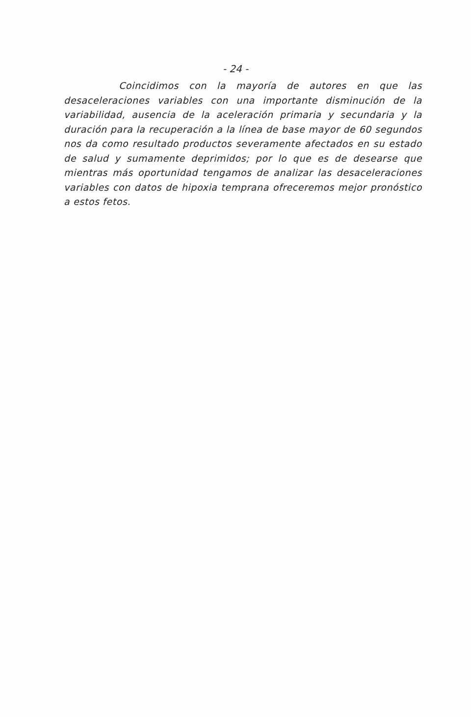- 24 -
Coincidimos con la mayoría de autores en que las desaceleraciones variables con una importante disminución de la variabilidad, ausencia de la aceleración primaria y secundaria y la duración para la recuperación a la línea de base mayor de 60 segundos nos da como resultado productos severamente afectados en su estado de salud y sumamente deprimidos; por lo que es de desearse que mientras más oportunidad tengamos de analizar las desaceleraciones variables con datos de hipoxia temprana ofreceremos mejor pronóstico a estos fetos.